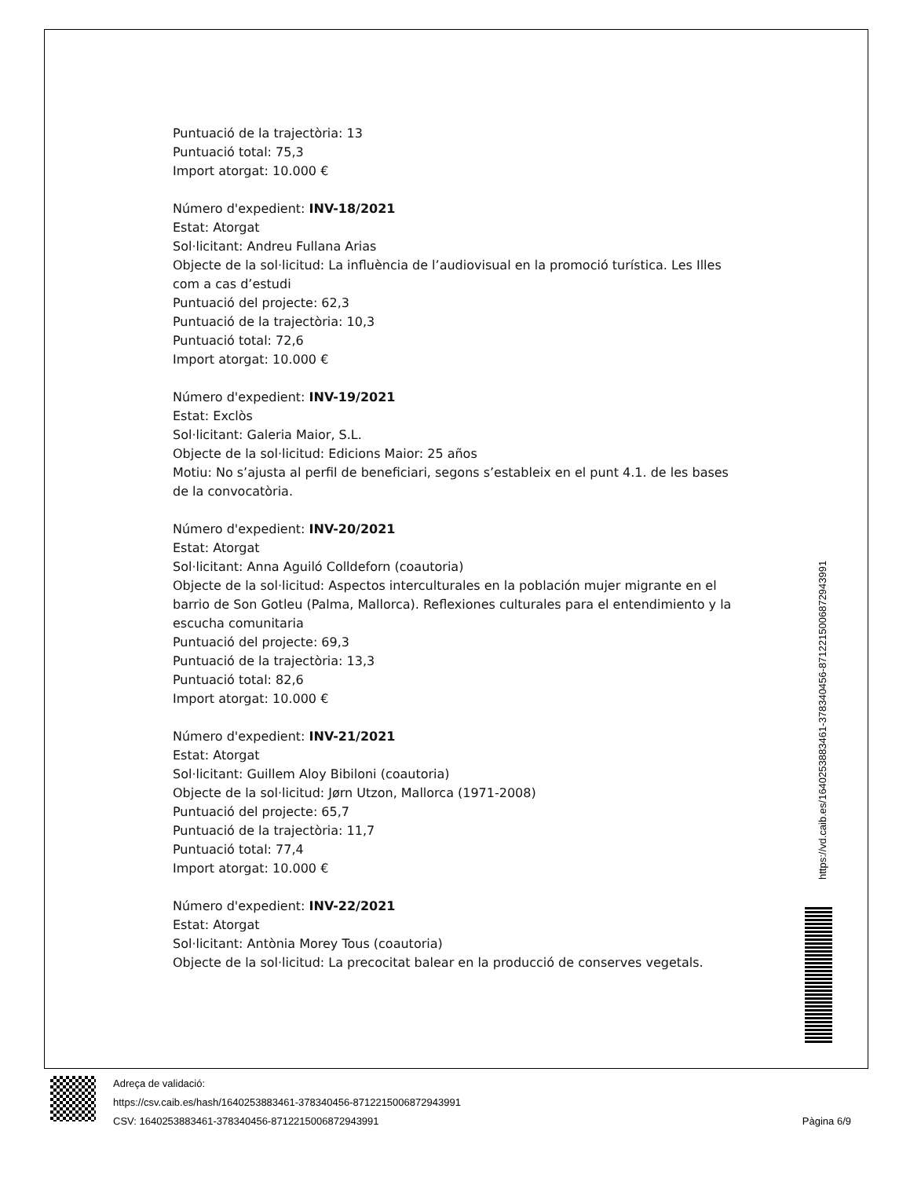Puntuació de la trajectòria: 13
Puntuació total: 75,3
Import atorgat: 10.000 €
Número d'expedient: INV-18/2021
Estat: Atorgat
Sol·licitant: Andreu Fullana Arias
Objecte de la sol·licitud: La influència de l’audiovisual en la promoció turística. Les Illes com a cas d’estudi
Puntuació del projecte: 62,3
Puntuació de la trajectòria: 10,3
Puntuació total: 72,6
Import atorgat: 10.000 €
Número d'expedient: INV-19/2021
Estat: Exclòs
Sol·licitant: Galeria Maior, S.L.
Objecte de la sol·licitud: Edicions Maior: 25 años
Motiu: No s’ajusta al perfil de beneficiari, segons s’estableix en el punt 4.1. de les bases de la convocatòria.
Número d'expedient: INV-20/2021
Estat: Atorgat
Sol·licitant: Anna Aguiló Colldeforn (coautoria)
Objecte de la sol·licitud: Aspectos interculturales en la población mujer migrante en el barrio de Son Gotleu (Palma, Mallorca). Reflexiones culturales para el entendimiento y la escucha comunitaria
Puntuació del projecte: 69,3
Puntuació de la trajectòria: 13,3
Puntuació total: 82,6
Import atorgat: 10.000 €
Número d'expedient: INV-21/2021
Estat: Atorgat
Sol·licitant: Guillem Aloy Bibiloni (coautoria)
Objecte de la sol·licitud: Jørn Utzon, Mallorca (1971-2008)
Puntuació del projecte: 65,7
Puntuació de la trajectòria: 11,7
Puntuació total: 77,4
Import atorgat: 10.000 €
Número d'expedient: INV-22/2021
Estat: Atorgat
Sol·licitant: Antònia Morey Tous (coautoria)
Objecte de la sol·licitud: La precocitat balear en la producció de conserves vegetals.
https://vd.caib.es/1640253883461-378340456-8712215006872943991
Adreça de validació:
https://csv.caib.es/hash/1640253883461-378340456-8712215006872943991
CSV: 1640253883461-378340456-8712215006872943991
Pàgina 6/9